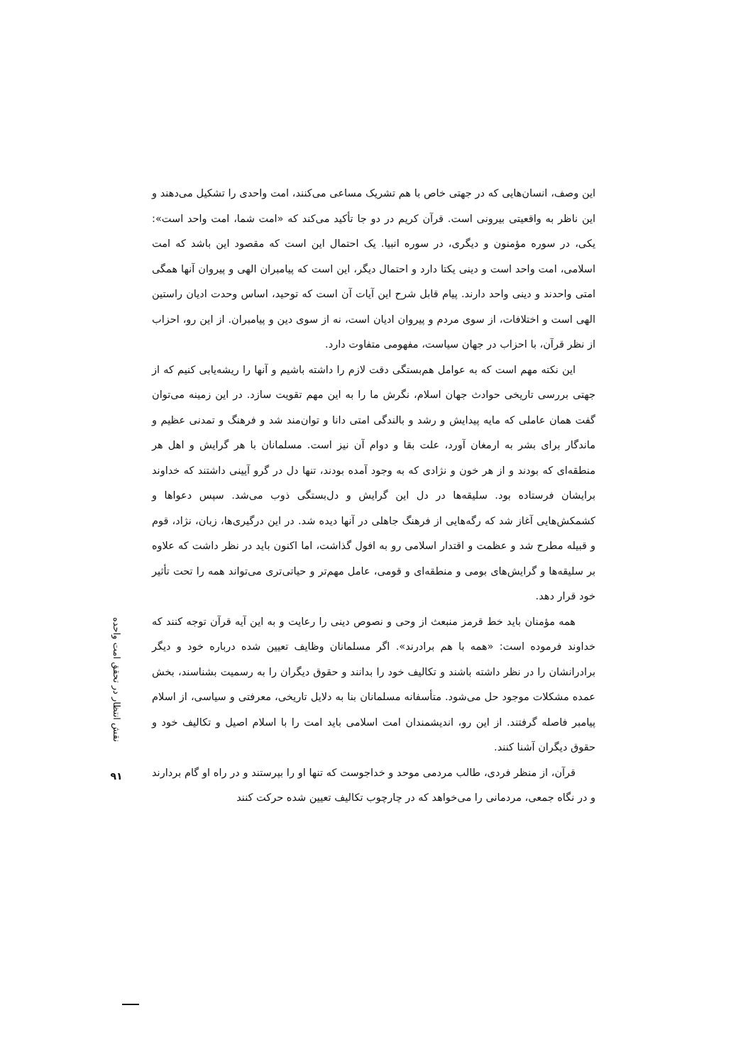این وصف، انسان‌هایی که در جهتی خاص با هم تشریک مساعی می‌کنند، امت واحدی را تشکیل می‌دهند و این ناظر به واقعیتی بیرونی است. قرآن کریم در دو جا تأکید می‌کند که «امت شما، امت واحد است»: یکی، در سوره مؤمنون و دیگری، در سوره انبیا. یک احتمال این است که مقصود این باشد که امت اسلامی، امت واحد است و دینی یکتا دارد و احتمال دیگر، این است که پیامبران الهی و پیروان آنها همگی امتی واحدند و دینی واحد دارند. پیام قابل شرح این آیات آن است که توحید، اساس وحدت ادیان راستین الهی است و اختلافات، از سوی مردم و پیروان ادیان است، نه از سوی دین و پیامبران. از این رو، احزاب از نظر قرآن، با احزاب در جهان سیاست، مفهومی متفاوت دارد.
این نکته مهم است که به عوامل هم‌بستگی دقت لازم را داشته باشیم و آنها را ریشه‌یابی کنیم که از جهتی بررسی تاریخی حوادث جهان اسلام، نگرش ما را به این مهم تقویت سازد. در این زمینه می‌توان گفت همان عاملی که مایه پیدایش و رشد و بالندگی امتی دانا و توان‌مند شد و فرهنگ و تمدنی عظیم و ماندگار برای بشر به ارمغان آورد، علت بقا و دوام آن نیز است. مسلمانان با هر گرایش و اهل هر منطقه‌ای که بودند و از هر خون و نژادی که به وجود آمده بودند، تنها دل در گرو آیینی داشتند که خداوند برایشان فرستاده بود. سلیقه‌ها در دل این گرایش و دل‌بستگی ذوب می‌شد. سپس دعواها و کشمکش‌هایی آغاز شد که رگه‌هایی از فرهنگ جاهلی در آنها دیده شد. در این درگیری‌ها، زبان، نژاد، قوم و قبیله مطرح شد و عظمت و اقتدار اسلامی رو به افول گذاشت، اما اکنون باید در نظر داشت که علاوه بر سلیقه‌ها و گرایش‌های بومی و منطقه‌ای و قومی، عامل مهم‌تر و حیاتی‌تری می‌تواند همه را تحت تأثیر خود قرار دهد.
همه مؤمنان باید خط قرمز منبعث از وحی و نصوص دینی را رعایت و به این آیه قرآن توجه کنند که خداوند فرموده است: «همه با هم برادرند». اگر مسلمانان وظایف تعیین شده درباره خود و دیگر برادرانشان را در نظر داشته باشند و تکالیف خود را بدانند و حقوق دیگران را به رسمیت بشناسند، بخش عمده مشکلات موجود حل می‌شود. متأسفانه مسلمانان بنا به دلایل تاریخی، معرفتی و سیاسی، از اسلام پیامبر فاصله گرفتند. از این رو، اندیشمندان امت اسلامی باید امت را با اسلام اصیل و تکالیف خود و حقوق دیگران آشنا کنند.
قرآن، از منظر فردی، طالب مردمی موحد و خداجوست که تنها او را بپرستند و در راه او گام بردارند و در نگاه جمعی، مردمانی را می‌خواهد که در چارچوب تکالیف تعیین شده حرکت کنند
نقش انتظار در تحقق امت واحده
۹۱